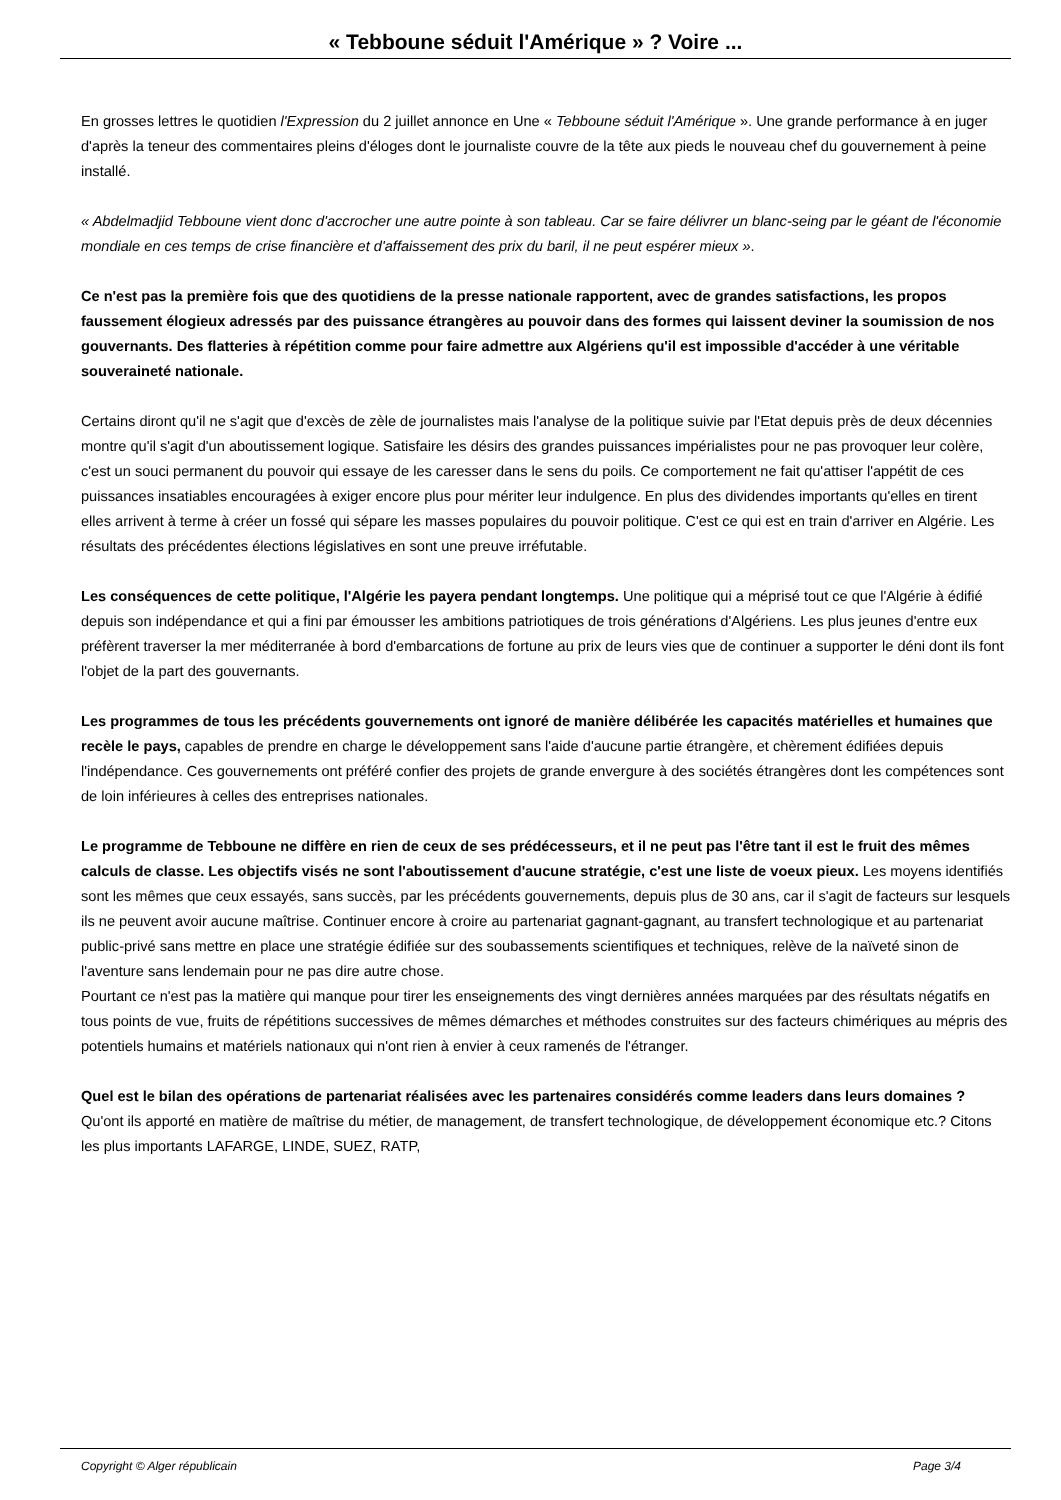« Tebboune séduit l'Amérique » ? Voire ...
En grosses lettres le quotidien l'Expression du 2 juillet annonce en Une « Tebboune séduit l'Amérique ». Une grande performance à en juger d'après la teneur des commentaires pleins d'éloges dont le journaliste couvre de la tête aux pieds le nouveau chef du gouvernement à peine installé.
« Abdelmadjid Tebboune vient donc d'accrocher une autre pointe à son tableau. Car se faire délivrer un blanc-seing par le géant de l'économie mondiale en ces temps de crise financière et d'affaissement des prix du baril, il ne peut espérer mieux ».
Ce n'est pas la première fois que des quotidiens de la presse nationale rapportent, avec de grandes satisfactions, les propos faussement élogieux adressés par des puissance étrangères au pouvoir dans des formes qui laissent deviner la soumission de nos gouvernants. Des flatteries à répétition comme pour faire admettre aux Algériens qu'il est impossible d'accéder à une véritable souveraineté nationale.
Certains diront qu'il ne s'agit que d'excès de zèle de journalistes mais l'analyse de la politique suivie par l'Etat depuis près de deux décennies montre qu'il s'agit d'un aboutissement logique. Satisfaire les désirs des grandes puissances impérialistes pour ne pas provoquer leur colère, c'est un souci permanent du pouvoir qui essaye de les caresser dans le sens du poils. Ce comportement ne fait qu'attiser l'appétit de ces puissances insatiables encouragées à exiger encore plus pour mériter leur indulgence. En plus des dividendes importants qu'elles en tirent elles arrivent à terme à créer un fossé qui sépare les masses populaires du pouvoir politique. C'est ce qui est en train d'arriver en Algérie. Les résultats des précédentes élections législatives en sont une preuve irréfutable.
Les conséquences de cette politique, l'Algérie les payera pendant longtemps. Une politique qui a méprisé tout ce que l'Algérie à édifié depuis son indépendance et qui a fini par émousser les ambitions patriotiques de trois générations d'Algériens. Les plus jeunes d'entre eux préfèrent traverser la mer méditerranée à bord d'embarcations de fortune au prix de leurs vies que de continuer a supporter le déni dont ils font l'objet de la part des gouvernants.
Les programmes de tous les précédents gouvernements ont ignoré de manière délibérée les capacités matérielles et humaines que recèle le pays, capables de prendre en charge le développement sans l'aide d'aucune partie étrangère, et chèrement édifiées depuis l'indépendance. Ces gouvernements ont préféré confier des projets de grande envergure à des sociétés étrangères dont les compétences sont de loin inférieures à celles des entreprises nationales.
Le programme de Tebboune ne diffère en rien de ceux de ses prédécesseurs, et il ne peut pas l'être tant il est le fruit des mêmes calculs de classe. Les objectifs visés ne sont l'aboutissement d'aucune stratégie, c'est une liste de voeux pieux. Les moyens identifiés sont les mêmes que ceux essayés, sans succès, par les précédents gouvernements, depuis plus de 30 ans, car il s'agit de facteurs sur lesquels ils ne peuvent avoir aucune maîtrise. Continuer encore à croire au partenariat gagnant-gagnant, au transfert technologique et au partenariat public-privé sans mettre en place une stratégie édifiée sur des soubassements scientifiques et techniques, relève de la naïveté sinon de l'aventure sans lendemain pour ne pas dire autre chose.
Pourtant ce n'est pas la matière qui manque pour tirer les enseignements des vingt dernières années marquées par des résultats négatifs en tous points de vue, fruits de répétitions successives de mêmes démarches et méthodes construites sur des facteurs chimériques au mépris des potentiels humains et matériels nationaux qui n'ont rien à envier à ceux ramenés de l'étranger.
Quel est le bilan des opérations de partenariat réalisées avec les partenaires considérés comme leaders dans leurs domaines ? Qu'ont ils apporté en matière de maîtrise du métier, de management, de transfert technologique, de développement économique etc.? Citons les plus importants LAFARGE, LINDE, SUEZ, RATP,
Copyright © Alger républicain Page 3/4